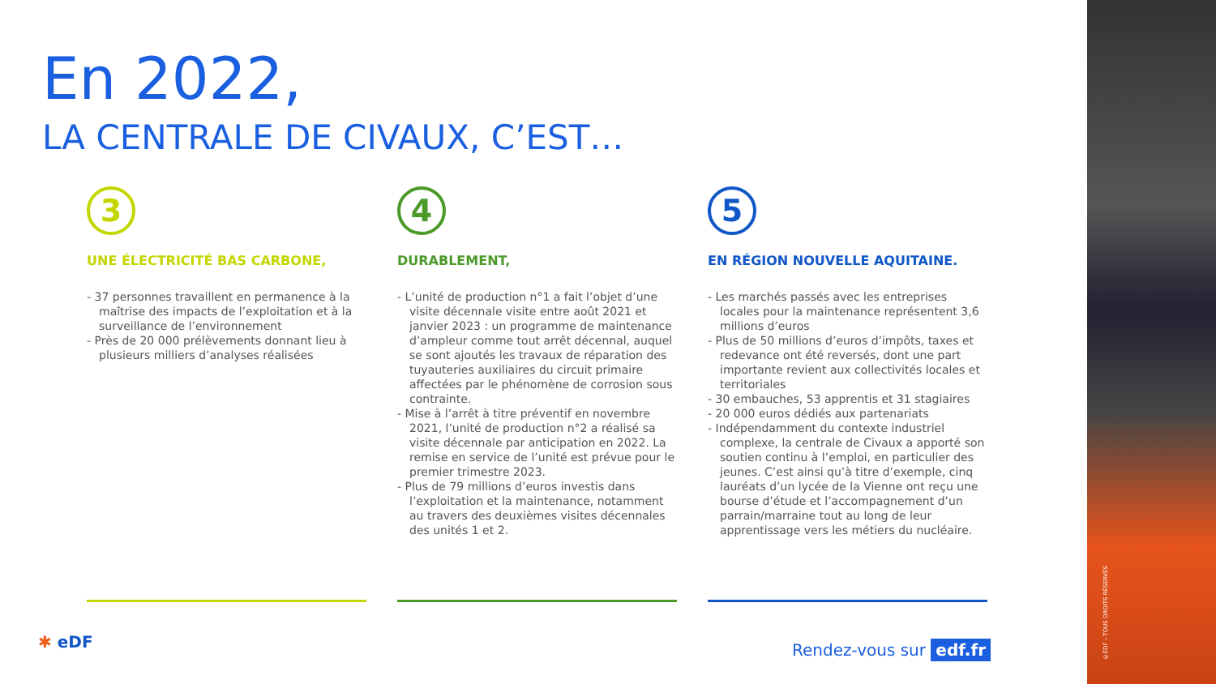©EDF – TOUS DROITS RÉSERVÉS
En 2022,
LA CENTRALE DE CIVAUX, C’EST…
3
UNE ÉLECTRICITÉ BAS CARBONE,
- 37 personnes travaillent en permanence à la maîtrise des impacts de l’exploitation et à la surveillance de l’environnement
- Près de 20 000 prélèvements donnant lieu à plusieurs milliers d’analyses réalisées
4
DURABLEMENT,
- L’unité de production n°1 a fait l’objet d’une visite décennale visite entre août 2021 et janvier 2023 : un programme de maintenance d’ampleur comme tout arrêt décennal, auquel se sont ajoutés les travaux de réparation des tuyauteries auxiliaires du circuit primaire affectées par le phénomène de corrosion sous contrainte.
- Mise à l’arrêt à titre préventif en novembre 2021, l’unité de production n°2 a réalisé sa visite décennale par anticipation en 2022. La remise en service de l’unité est prévue pour le premier trimestre 2023.
- Plus de 79 millions d’euros investis dans l’exploitation et la maintenance, notamment au travers des deuxièmes visites décennales des unités 1 et 2.
5
EN RÉGION NOUVELLE AQUITAINE.
- Les marchés passés avec les entreprises locales pour la maintenance représentent 3,6 millions d’euros
- Plus de 50 millions d’euros d’impôts, taxes et redevance ont été reversés, dont une part importante revient aux collectivités locales et territoriales
- 30 embauches, 53 apprentis et 31 stagiaires
- 20 000 euros dédiés aux partenariats
- Indépendamment du contexte industriel complexe, la centrale de Civaux a apporté son soutien continu à l’emploi, en particulier des jeunes. C’est ainsi qu’à titre d’exemple, cinq lauréats d’un lycée de la Vienne ont reçu une bourse d’étude et l’accompagnement d’un parrain/marraine tout au long de leur apprentissage vers les métiers du nucléaire.
✱ eDF Rendez-vous sur edf.fr